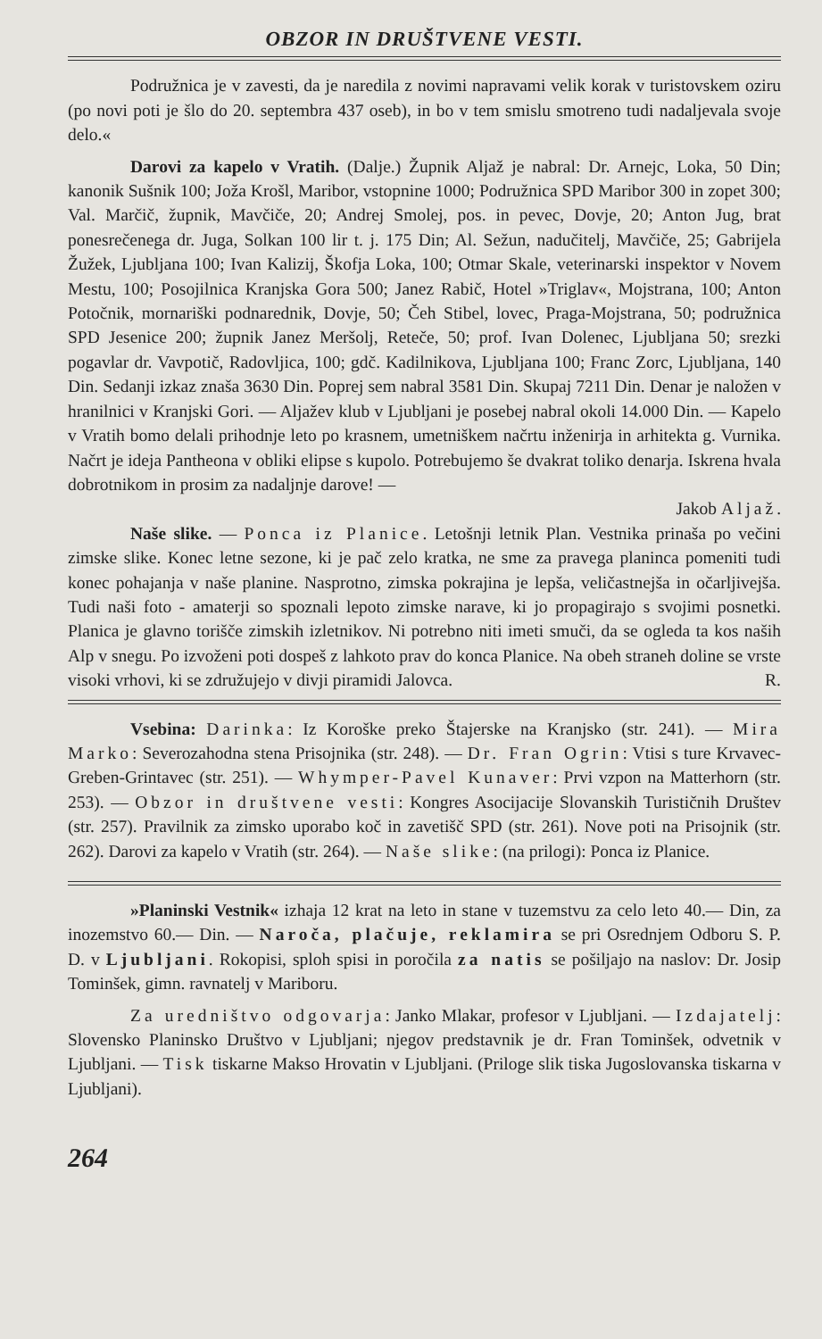OBZOR IN DRUŠTVENE VESTI.
Podružnica je v zavesti, da je naredila z novimi napravami velik korak v turistovskem oziru (po novi poti je šlo do 20. septembra 437 oseb), in bo v tem smislu smotreno tudi nadaljevala svoje delo.«
Darovi za kapelo v Vratih. (Dalje.) Župnik Aljaž je nabral: Dr. Arnejc, Loka, 50 Din; kanonik Sušnik 100; Joža Krošl, Maribor, vstopnine 1000; Podružnica SPD Maribor 300 in zopet 300; Val. Marčič, župnik, Mavčiče, 20; Andrej Smolej, pos. in pevec, Dovje, 20; Anton Jug, brat ponesrečenega dr. Juga, Solkan 100 lir t. j. 175 Din; Al. Sežun, nadučitelj, Mavčiče, 25; Gabrijela Žužek, Ljubljana 100; Ivan Kalizij, Škofja Loka, 100; Otmar Skale, veterinarski inspektor v Novem Mestu, 100; Posojilnica Kranjska Gora 500; Janez Rabič, Hotel »Triglav«, Mojstrana, 100; Anton Potočnik, mornariški podnarednik, Dovje, 50; Čeh Stibel, lovec, Praga-Mojstrana, 50; podružnica SPD Jesenice 200; župnik Janez Meršolj, Reteče, 50; prof. Ivan Dolenec, Ljubljana 50; srezki pogavlar dr. Vavpotič, Radovljica, 100; gdč. Kadilnikova, Ljubljana 100; Franc Zorc, Ljubljana, 140 Din. Sedanji izkaz znaša 3630 Din. Poprej sem nabral 3581 Din. Skupaj 7211 Din. Denar je naložen v hranilnici v Kranjski Gori. — Aljažev klub v Ljubljani je posebej nabral okoli 14.000 Din. — Kapelo v Vratih bomo delali prihodnje leto po krasnem, umetniškem načrtu inženirja in arhitekta g. Vurnika. Načrt je ideja Pantheona v obliki elipse s kupolo. Potrebujemo še dvakrat toliko denarja. Iskrena hvala dobrotnikom in prosim za nadaljnje darove! —
Jakob Aljaž.
Naše slike. — Ponca iz Planice. Letošnji letnik Plan. Vestnika prinaša po večini zimske slike. Konec letne sezone, ki je pač zelo kratka, ne sme za pravega planinca pomeniti tudi konec pohajanja v naše planine. Nasprotno, zimska pokrajina je lepša, veličastnejša in očarljivejša. Tudi naši foto - amaterji so spoznali lepoto zimske narave, ki jo propagirajo s svojimi posnetki. Planica je glavno torišče zimskih izletnikov. Ni potrebno niti imeti smuči, da se ogleda ta kos naših Alp v snegu. Po izvoženi poti dospeš z lahkoto prav do konca Planice. Na obeh straneh doline se vrste visoki vrhovi, ki se združujejo v divji piramidi Jalovca. R.
Vsebina: Darinka: Iz Koroške preko Štajerske na Kranjsko (str. 241). — Mira Marko: Severozahodna stena Prisojnika (str. 248). — Dr. Fran Ogrin: Vtisi s ture Krvavec-Greben-Grintavec (str. 251). — Whymper-Pavel Kunaver: Prvi vzpon na Matterhorn (str. 253). — Obzor in društvene vesti: Kongres Asocijacije Slovanskih Turističnih Društev (str. 257). Pravilnik za zimsko uporabo koč in zavetišč SPD (str. 261). Nove poti na Prisojnik (str. 262). Darovi za kapelo v Vratih (str. 264). — Naše slike: (na prilogi): Ponca iz Planice.
»Planinski Vestnik« izhaja 12 krat na leto in stane v tuzemstvu za celo leto 40.— Din, za inozemstvo 60.— Din. — Naroča, plačuje, reklamira se pri Osrednjem Odboru S. P. D. v Ljubljani. Rokopisi, sploh spisi in poročila za natis se pošiljajo na naslov: Dr. Josip Tominšek, gimn. ravnatelj v Mariboru.
Za uredništvo odgovarja: Janko Mlakar, profesor v Ljubljani. — Izdajatelj: Slovensko Planinsko Društvo v Ljubljani; njegov predstavnik je dr. Fran Tominšek, odvetnik v Ljubljani. — Tisk tiskarne Makso Hrovatin v Ljubljani. (Priloge slik tiska Jugoslovanska tiskarna v Ljubljani).
264